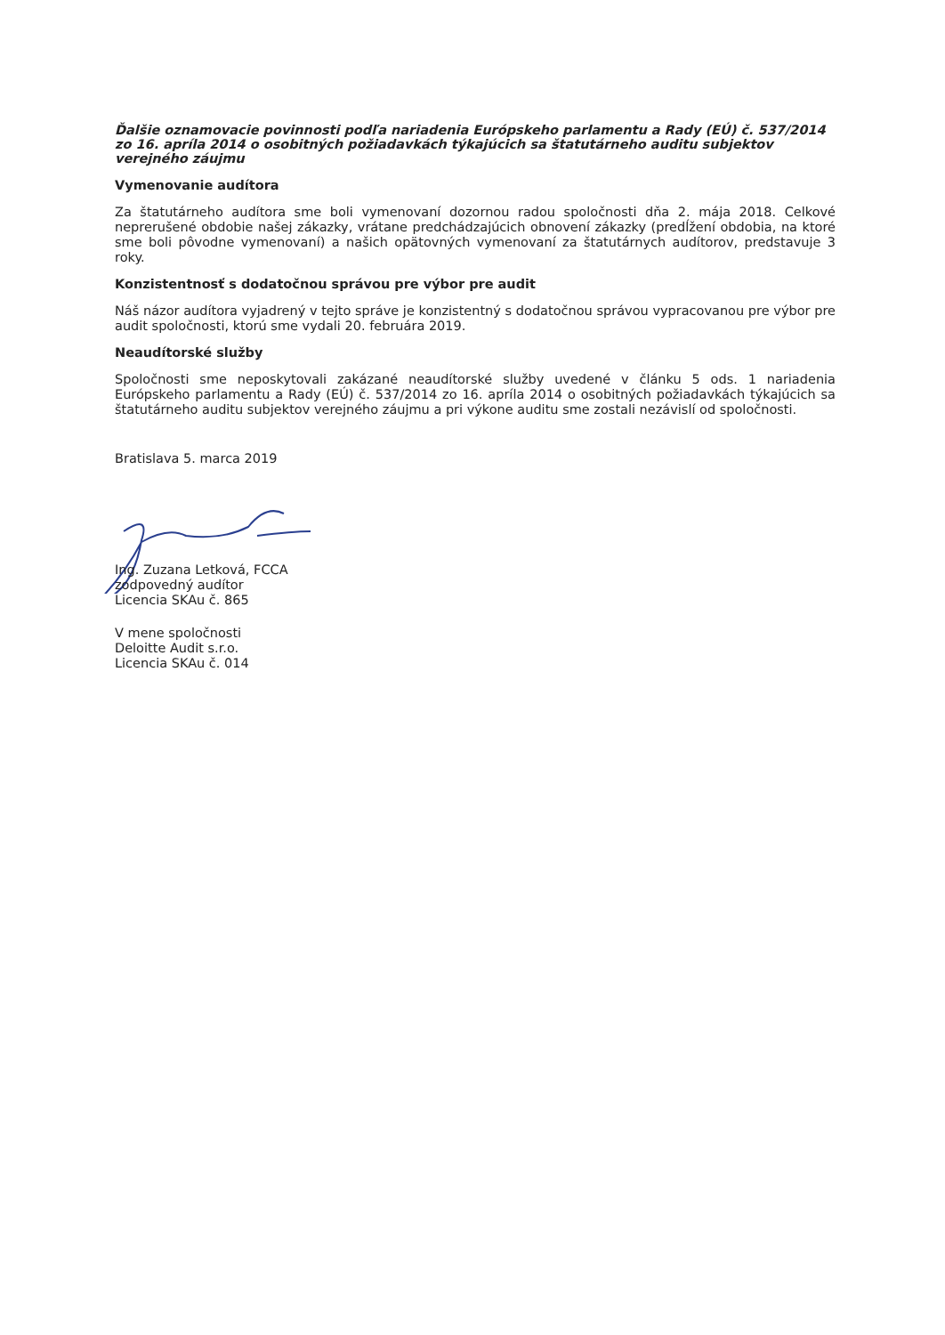Ďalšie oznamovacie povinnosti podľa nariadenia Európskeho parlamentu a Rady (EÚ) č. 537/2014 zo 16. apríla 2014 o osobitných požiadavkách týkajúcich sa štatutárneho auditu subjektov verejného záujmu
Vymenovanie audítora
Za štatutárneho audítora sme boli vymenovaní dozornou radou spoločnosti dňa 2. mája 2018. Celkové neprerušené obdobie našej zákazky, vrátane predchádzajúcich obnovení zákazky (predĺžení obdobia, na ktoré sme boli pôvodne vymenovaní) a našich opätovných vymenovaní za štatutárnych audítorov, predstavuje 3 roky.
Konzistentnosť s dodatočnou správou pre výbor pre audit
Náš názor audítora vyjadrený v tejto správe je konzistentný s dodatočnou správou vypracovanou pre výbor pre audit spoločnosti, ktorú sme vydali 20. februára 2019.
Neaudítorské služby
Spoločnosti sme neposkytovali zakázané neaudítorské služby uvedené v článku 5 ods. 1 nariadenia Európskeho parlamentu a Rady (EÚ) č. 537/2014 zo 16. apríla 2014 o osobitných požiadavkách týkajúcich sa štatutárneho auditu subjektov verejného záujmu a pri výkone auditu sme zostali nezávislí od spoločnosti.
Bratislava 5. marca 2019
Ing. Zuzana Letková, FCCA
zodpovedný audítor
Licencia SKAu č. 865
V mene spoločnosti
Deloitte Audit s.r.o.
Licencia SKAu č. 014